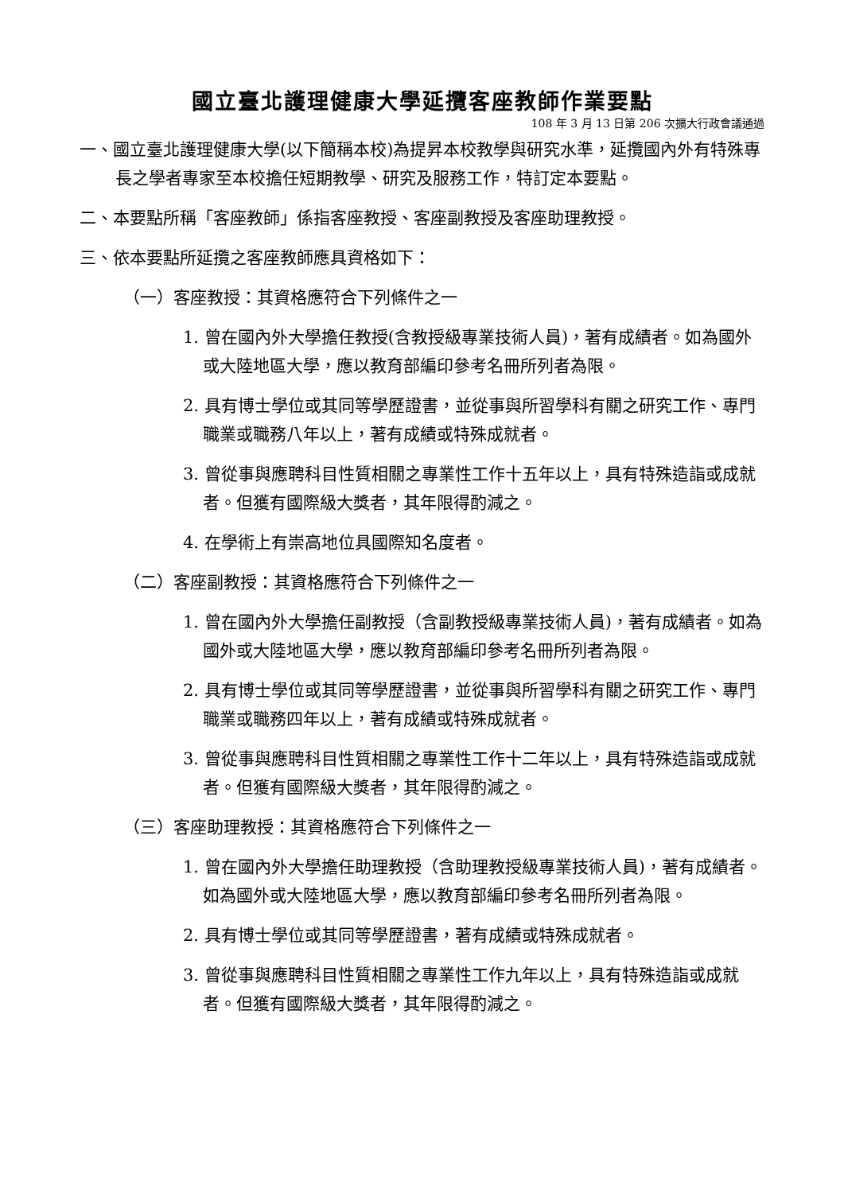國立臺北護理健康大學延攬客座教師作業要點
108 年 3 月 13 日第 206 次擴大行政會議通過
一、國立臺北護理健康大學(以下簡稱本校)為提昇本校教學與研究水準，延攬國內外有特殊專長之學者專家至本校擔任短期教學、研究及服務工作，特訂定本要點。
二、本要點所稱「客座教師」係指客座教授、客座副教授及客座助理教授。
三、依本要點所延攬之客座教師應具資格如下：
（一）客座教授：其資格應符合下列條件之一
1. 曾在國內外大學擔任教授(含教授級專業技術人員)，著有成績者。如為國外或大陸地區大學，應以教育部編印參考名冊所列者為限。
2. 具有博士學位或其同等學歷證書，並從事與所習學科有關之研究工作、專門職業或職務八年以上，著有成績或特殊成就者。
3. 曾從事與應聘科目性質相關之專業性工作十五年以上，具有特殊造詣或成就者。但獲有國際級大獎者，其年限得酌減之。
4. 在學術上有崇高地位具國際知名度者。
（二）客座副教授：其資格應符合下列條件之一
1. 曾在國內外大學擔任副教授（含副教授級專業技術人員)，著有成績者。如為國外或大陸地區大學，應以教育部編印參考名冊所列者為限。
2. 具有博士學位或其同等學歷證書，並從事與所習學科有關之研究工作、專門職業或職務四年以上，著有成績或特殊成就者。
3. 曾從事與應聘科目性質相關之專業性工作十二年以上，具有特殊造詣或成就者。但獲有國際級大獎者，其年限得酌減之。
（三）客座助理教授：其資格應符合下列條件之一
1. 曾在國內外大學擔任助理教授（含助理教授級專業技術人員)，著有成績者。如為國外或大陸地區大學，應以教育部編印參考名冊所列者為限。
2. 具有博士學位或其同等學歷證書，著有成績或特殊成就者。
3. 曾從事與應聘科目性質相關之專業性工作九年以上，具有特殊造詣或成就者。但獲有國際級大獎者，其年限得酌減之。